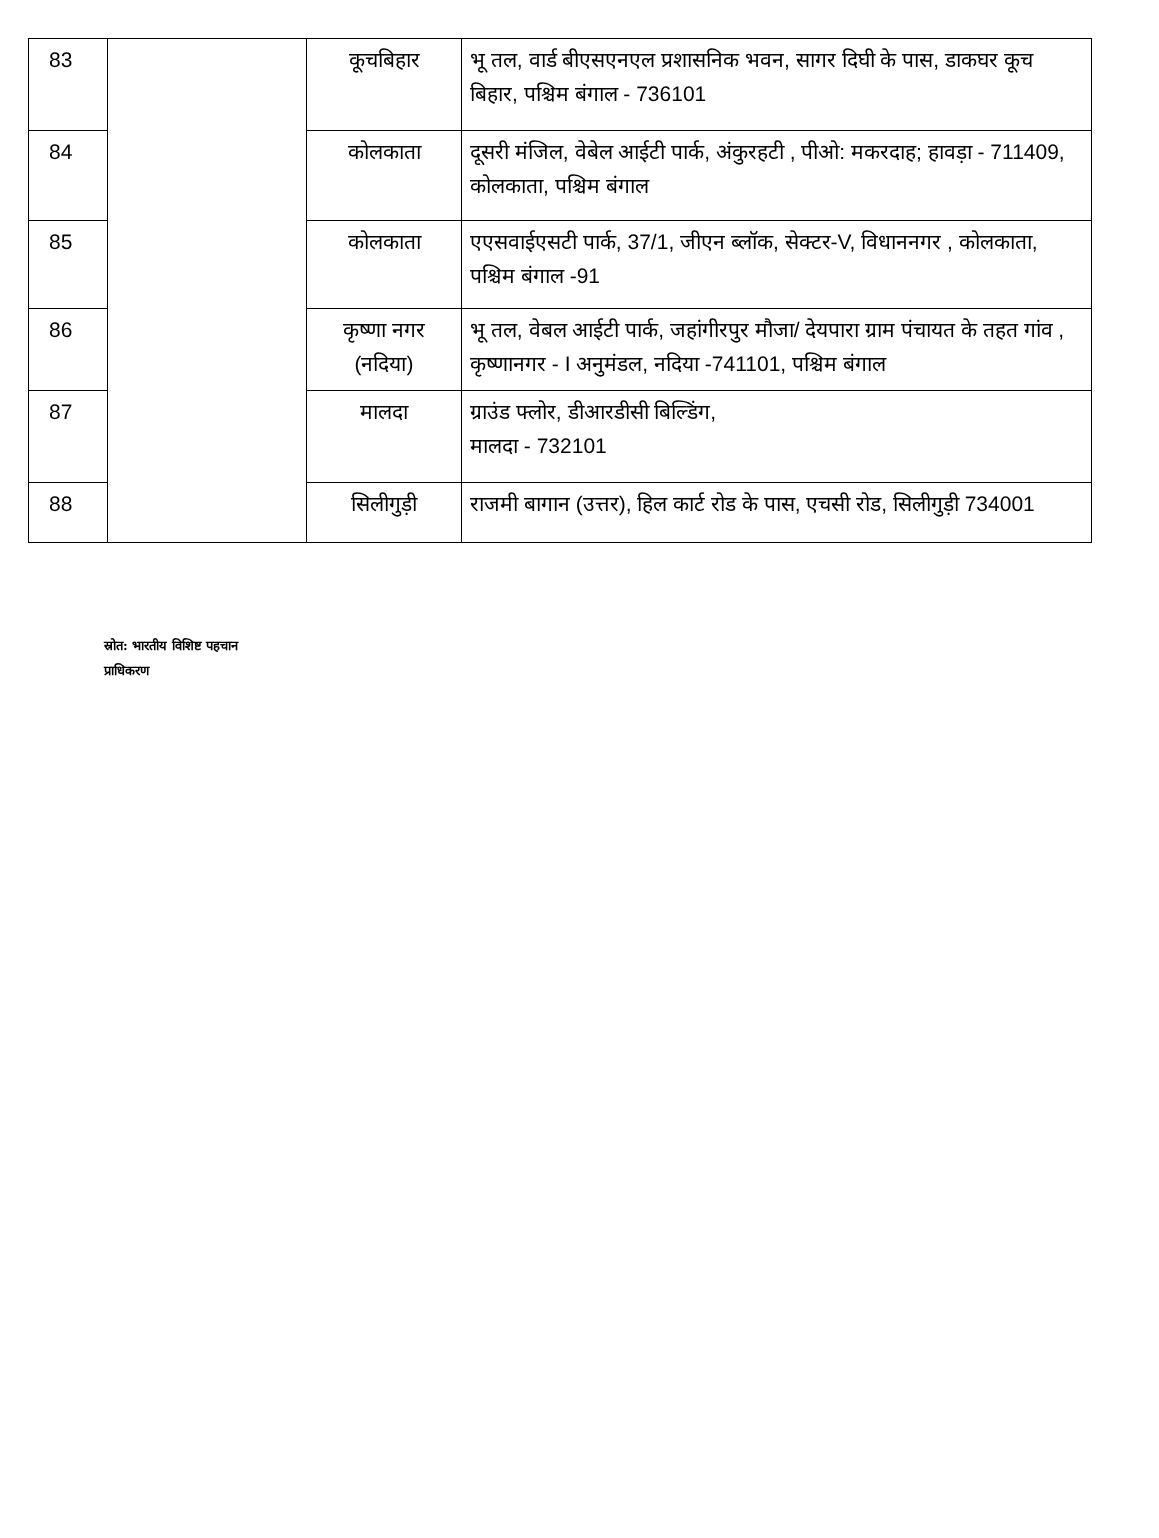| 83 | | कूचबिहार | भू तल, वार्ड बीएसएनएल प्रशासनिक भवन, सागर दिघी के पास, डाकघर कूच बिहार, पश्चिम बंगाल - 736101 |
| 84 | | कोलकाता | दूसरी मंजिल, वेबेल आईटी पार्क, अंकुरहटी , पीओ: मकरदाह; हावड़ा - 711409, कोलकाता, पश्चिम बंगाल |
| 85 | | कोलकाता | एएसवाईएसटी पार्क, 37/1, जीएन ब्लॉक, सेक्टर-V, विधाननगर , कोलकाता, पश्चिम बंगाल -91 |
| 86 | | कृष्णा नगर (नदिया) | भू तल, वेबल आईटी पार्क, जहांगीरपुर मौजा/ देयपारा ग्राम पंचायत के तहत गांव , कृष्णानगर - I अनुमंडल, नदिया -741101, पश्चिम बंगाल |
| 87 | | मालदा | ग्राउंड फ्लोर, डीआरडीसी बिल्डिंग, मालदा - 732101 |
| 88 | | सिलीगुड़ी | राजमी बागान (उत्तर), हिल कार्ट रोड के पास, एचसी रोड, सिलीगुड़ी 734001 |
स्रोत: भारतीय विशिष्ट पहचान
प्राधिकरण